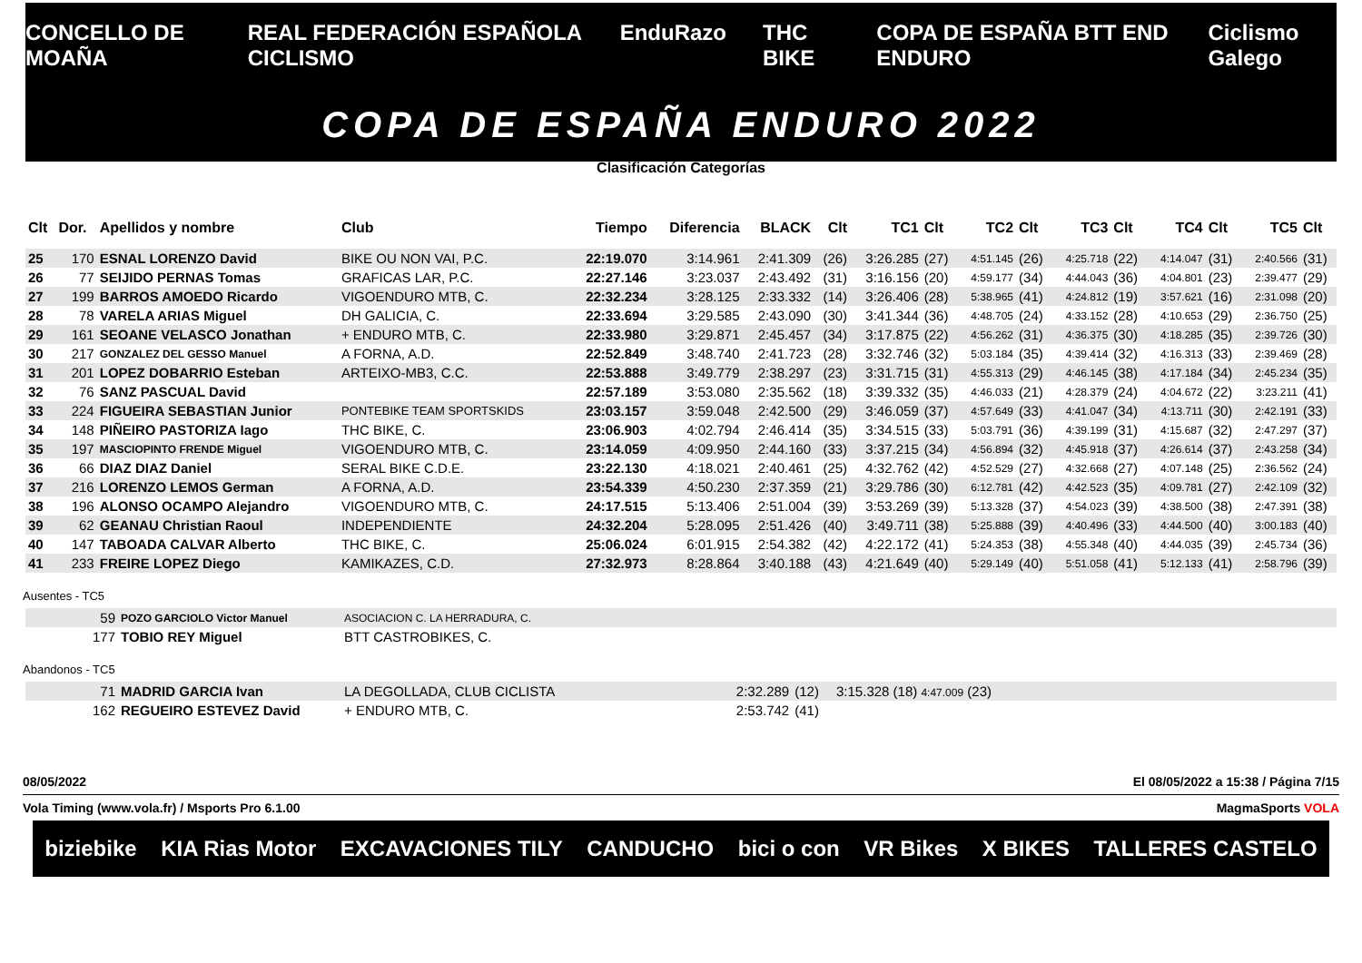CONCELLO DE MOAÑA REAL FEDERACIÓN ESPAÑOLA CICLISMO EnduRazo THC BIKE COPA DE ESPAÑA BTT END ENDURO Ciclismo Galego
COPA DE ESPAÑA ENDURO 2022
Clasificación Categorías
| Clt | Dor. | Apellidos y nombre | Club | Tiempo | Diferencia | BLACK | Clt | TC1 | Clt | TC2 | Clt | TC3 | Clt | TC4 | Clt | TC5 | Clt |
| --- | --- | --- | --- | --- | --- | --- | --- | --- | --- | --- | --- | --- | --- | --- | --- | --- | --- |
| 25 | 170 | ESNAL LORENZO David | BIKE OU NON VAI, P.C. | 22:19.070 | 3:14.961 | 2:41.309 | (26) | 3:26.285 | (27) | 4:51.145 | (26) | 4:25.718 | (22) | 4:14.047 | (31) | 2:40.566 | (31) |
| 26 | 77 | SEIJIDO PERNAS Tomas | GRAFICAS LAR, P.C. | 22:27.146 | 3:23.037 | 2:43.492 | (31) | 3:16.156 | (20) | 4:59.177 | (34) | 4:44.043 | (36) | 4:04.801 | (23) | 2:39.477 | (29) |
| 27 | 199 | BARROS AMOEDO Ricardo | VIGOENDURO MTB, C. | 22:32.234 | 3:28.125 | 2:33.332 | (14) | 3:26.406 | (28) | 5:38.965 | (41) | 4:24.812 | (19) | 3:57.621 | (16) | 2:31.098 | (20) |
| 28 | 78 | VARELA ARIAS Miguel | DH GALICIA, C. | 22:33.694 | 3:29.585 | 2:43.090 | (30) | 3:41.344 | (36) | 4:48.705 | (24) | 4:33.152 | (28) | 4:10.653 | (29) | 2:36.750 | (25) |
| 29 | 161 | SEOANE VELASCO Jonathan | + ENDURO MTB, C. | 22:33.980 | 3:29.871 | 2:45.457 | (34) | 3:17.875 | (22) | 4:56.262 | (31) | 4:36.375 | (30) | 4:18.285 | (35) | 2:39.726 | (30) |
| 30 | 217 | GONZALEZ DEL GESSO Manuel | A FORNA, A.D. | 22:52.849 | 3:48.740 | 2:41.723 | (28) | 3:32.746 | (32) | 5:03.184 | (35) | 4:39.414 | (32) | 4:16.313 | (33) | 2:39.469 | (28) |
| 31 | 201 | LOPEZ DOBARRIO Esteban | ARTEIXO-MB3, C.C. | 22:53.888 | 3:49.779 | 2:38.297 | (23) | 3:31.715 | (31) | 4:55.313 | (29) | 4:46.145 | (38) | 4:17.184 | (34) | 2:45.234 | (35) |
| 32 | 76 | SANZ PASCUAL David | | 22:57.189 | 3:53.080 | 2:35.562 | (18) | 3:39.332 | (35) | 4:46.033 | (21) | 4:28.379 | (24) | 4:04.672 | (22) | 3:23.211 | (41) |
| 33 | 224 | FIGUEIRA SEBASTIAN Junior | PONTEBIKE TEAM SPORTSKIDS | 23:03.157 | 3:59.048 | 2:42.500 | (29) | 3:46.059 | (37) | 4:57.649 | (33) | 4:41.047 | (34) | 4:13.711 | (30) | 2:42.191 | (33) |
| 34 | 148 | PIÑEIRO PASTORIZA Iago | THC BIKE, C. | 23:06.903 | 4:02.794 | 2:46.414 | (35) | 3:34.515 | (33) | 5:03.791 | (36) | 4:39.199 | (31) | 4:15.687 | (32) | 2:47.297 | (37) |
| 35 | 197 | MASCIOPINTO FRENDE Miguel | VIGOENDURO MTB, C. | 23:14.059 | 4:09.950 | 2:44.160 | (33) | 3:37.215 | (34) | 4:56.894 | (32) | 4:45.918 | (37) | 4:26.614 | (37) | 2:43.258 | (34) |
| 36 | 66 | DIAZ DIAZ Daniel | SERAL BIKE C.D.E. | 23:22.130 | 4:18.021 | 2:40.461 | (25) | 4:32.762 | (42) | 4:52.529 | (27) | 4:32.668 | (27) | 4:07.148 | (25) | 2:36.562 | (24) |
| 37 | 216 | LORENZO LEMOS German | A FORNA, A.D. | 23:54.339 | 4:50.230 | 2:37.359 | (21) | 3:29.786 | (30) | 6:12.781 | (42) | 4:42.523 | (35) | 4:09.781 | (27) | 2:42.109 | (32) |
| 38 | 196 | ALONSO OCAMPO Alejandro | VIGOENDURO MTB, C. | 24:17.515 | 5:13.406 | 2:51.004 | (39) | 3:53.269 | (39) | 5:13.328 | (37) | 4:54.023 | (39) | 4:38.500 | (38) | 2:47.391 | (38) |
| 39 | 62 | GEANAU Christian Raoul | INDEPENDIENTE | 24:32.204 | 5:28.095 | 2:51.426 | (40) | 3:49.711 | (38) | 5:25.888 | (39) | 4:40.496 | (33) | 4:44.500 | (40) | 3:00.183 | (40) |
| 40 | 147 | TABOADA CALVAR Alberto | THC BIKE, C. | 25:06.024 | 6:01.915 | 2:54.382 | (42) | 4:22.172 | (41) | 5:24.353 | (38) | 4:55.348 | (40) | 4:44.035 | (39) | 2:45.734 | (36) |
| 41 | 233 | FREIRE LOPEZ Diego | KAMIKAZES, C.D. | 27:32.973 | 8:28.864 | 3:40.188 | (43) | 4:21.649 | (40) | 5:29.149 | (40) | 5:51.058 | (41) | 5:12.133 | (41) | 2:58.796 | (39) |
Ausentes - TC5
| | 59 | POZO GARCIOLO Victor Manuel | ASOCIACION C. LA HERRADURA, C. |
| | 177 | TOBIO REY Miguel | BTT CASTROBIKES, C. |
Abandonos - TC5
| | 71 | MADRID GARCIA Ivan | LA DEGOLLADA, CLUB CICLISTA | 2:32.289 | (12) | 3:15.328 (18) 4:47.009 (23) | |
| | 162 | REGUEIRO ESTEVEZ David | + ENDURO MTB, C. | 2:53.742 | (41) | | |
08/05/2022 El 08/05/2022 a 15:38 / Página 7/15
Vola Timing (www.vola.fr) / Msports Pro 6.1.00 MagmaSports VOLA
biziebike KIA Rias Motor EXCAVACIONES TILY CANDUCHO bici o con VR Bikes X BIKES TALLERES CASTELO